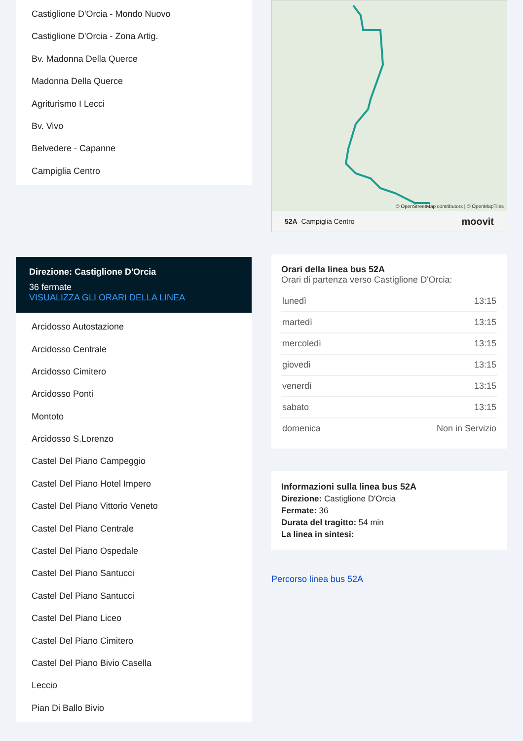Castiglione D'Orcia - Mondo Nuovo
Castiglione D'Orcia - Zona Artig.
Bv. Madonna Della Querce
Madonna Della Querce
Agriturismo I Lecci
Bv. Vivo
Belvedere - Capanne
Campiglia Centro
Direzione: Castiglione D'Orcia
36 fermate
VISUALIZZA GLI ORARI DELLA LINEA
Arcidosso Autostazione
Arcidosso Centrale
Arcidosso Cimitero
Arcidosso Ponti
Montoto
Arcidosso S.Lorenzo
Castel Del Piano Campeggio
Castel Del Piano Hotel Impero
Castel Del Piano Vittorio Veneto
Castel Del Piano Centrale
Castel Del Piano Ospedale
Castel Del Piano Santucci
Castel Del Piano Santucci
Castel Del Piano Liceo
Castel Del Piano Cimitero
Castel Del Piano Bivio Casella
Leccio
Pian Di Ballo Bivio
© OpenStreetMap contributors | © OpenMapTiles
52A Campiglia Centro moovit
Orari della linea bus 52A
Orari di partenza verso Castiglione D'Orcia:
| lunedì | 13:15 |
| martedì | 13:15 |
| mercoledì | 13:15 |
| giovedì | 13:15 |
| venerdì | 13:15 |
| sabato | 13:15 |
| domenica | Non in Servizio |
Informazioni sulla linea bus 52A
Direzione: Castiglione D'Orcia
Fermate: 36
Durata del tragitto: 54 min
La linea in sintesi:
Percorso linea bus 52A